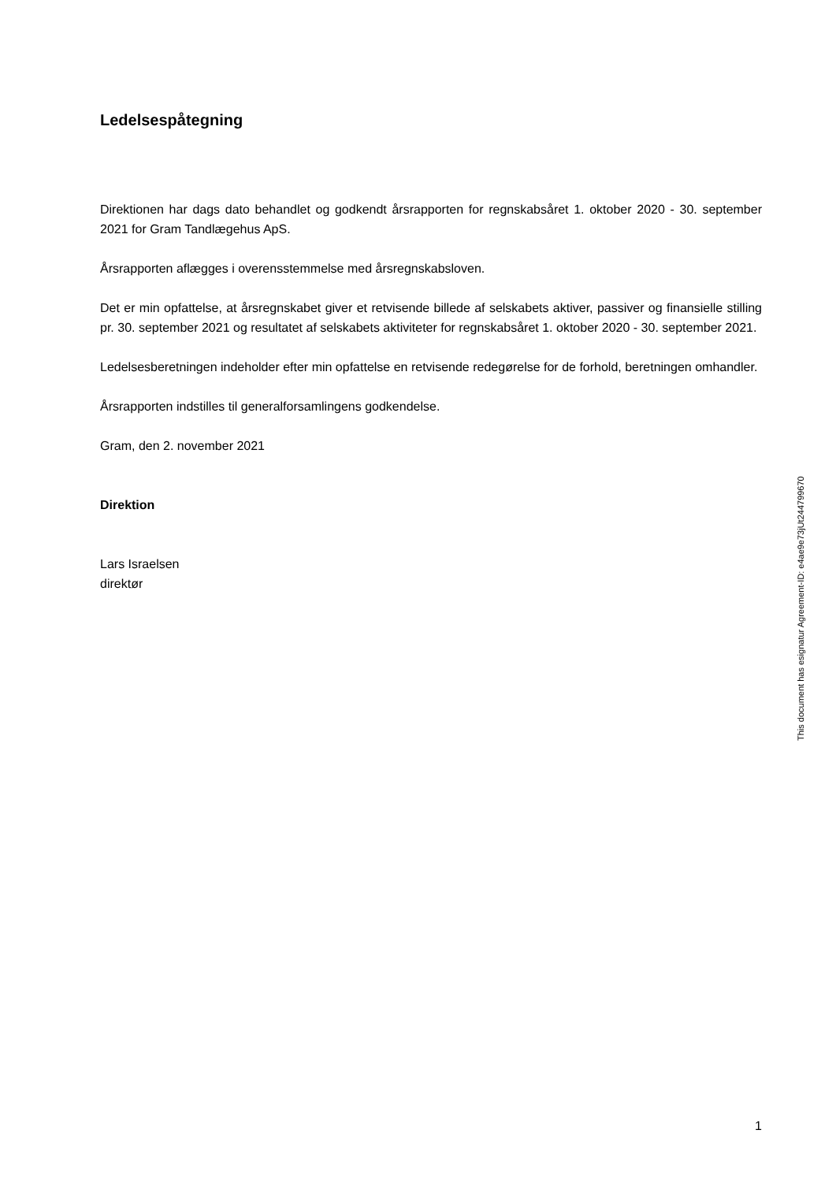Ledelsespåtegning
Direktionen har dags dato behandlet og godkendt årsrapporten for regnskabsåret 1. oktober 2020 - 30. september 2021 for Gram Tandlægehus ApS.
Årsrapporten aflægges i overensstemmelse med årsregnskabsloven.
Det er min opfattelse, at årsregnskabet giver et retvisende billede af selskabets aktiver, passiver og finansielle stilling pr. 30. september 2021 og resultatet af selskabets aktiviteter for regnskabsåret 1. oktober 2020 - 30. september 2021.
Ledelsesberetningen indeholder efter min opfattelse en retvisende redegørelse for de forhold, beretningen omhandler.
Årsrapporten indstilles til generalforsamlingens godkendelse.
Gram, den 2. november 2021
Direktion
Lars Israelsen
direktør
This document has esignatur Agreement-ID: e4ae9e73jUt244799670
1